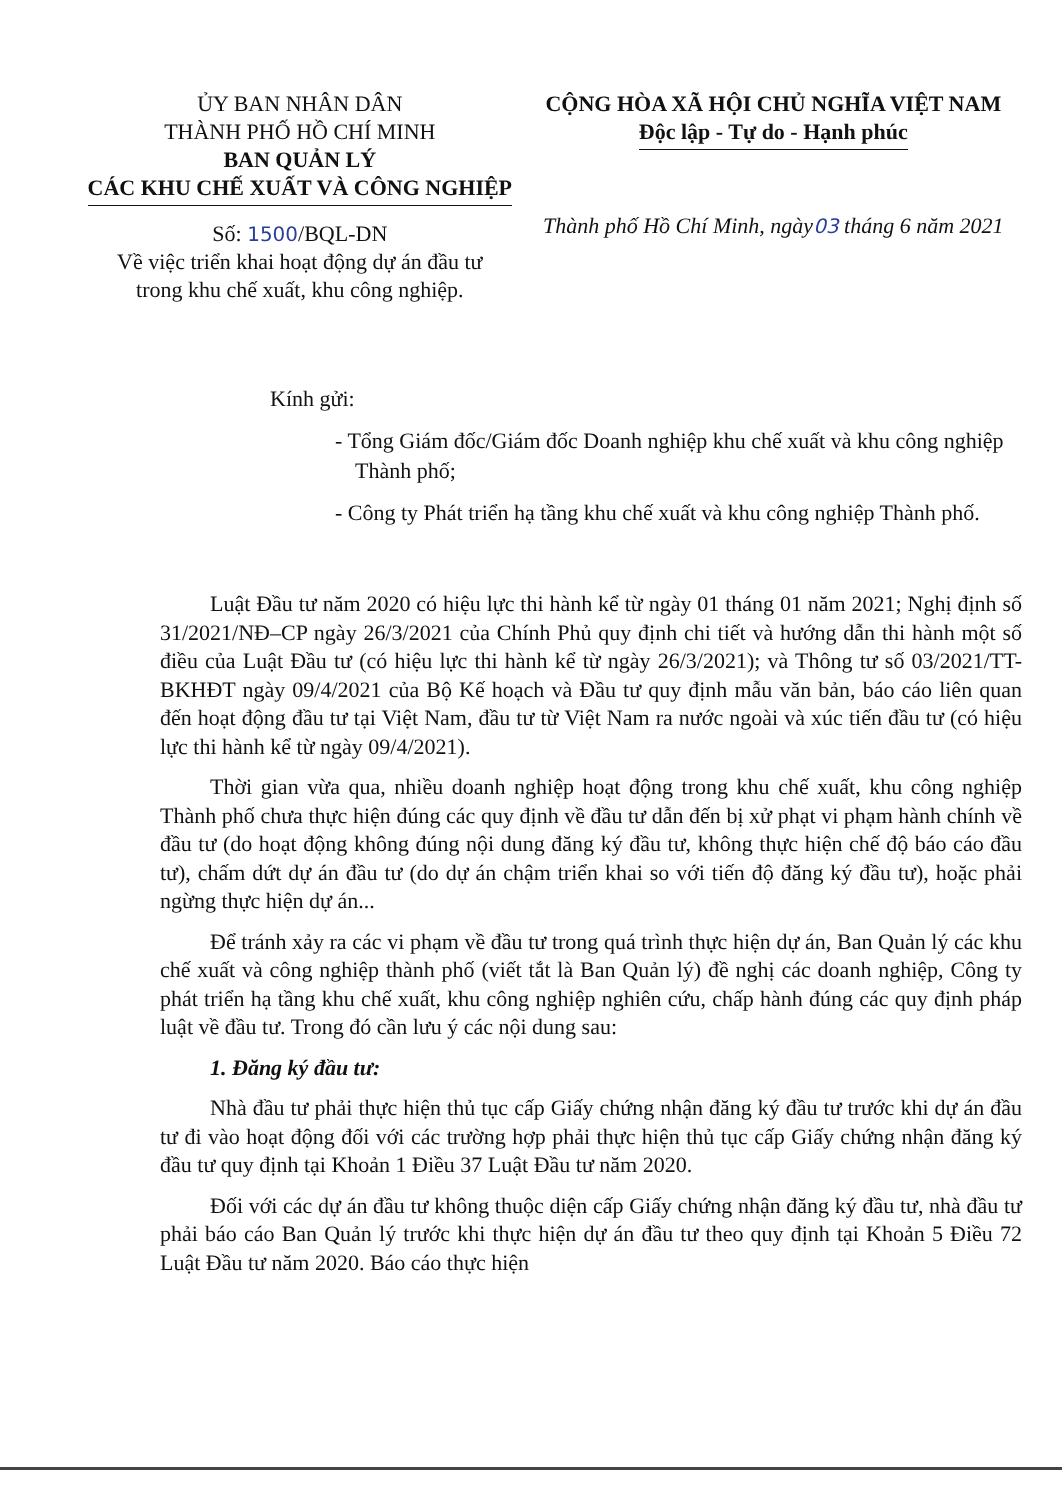ỦY BAN NHÂN DÂN
THÀNH PHỐ HỒ CHÍ MINH
BAN QUẢN LÝ
CÁC KHU CHẾ XUẤT VÀ CÔNG NGHIỆP
Số: 1500/BQL-DN
Về việc triển khai hoạt động dự án đầu tư
trong khu chế xuất, khu công nghiệp.
CỘNG HÒA XÃ HỘI CHỦ NGHĨA VIỆT NAM
Độc lập - Tự do - Hạnh phúc
Thành phố Hồ Chí Minh, ngày03 tháng 6 năm 2021
Kính gửi:
- Tổng Giám đốc/Giám đốc Doanh nghiệp khu chế xuất và khu công nghiệp Thành phố;
- Công ty Phát triển hạ tầng khu chế xuất và khu công nghiệp Thành phố.
Luật Đầu tư năm 2020 có hiệu lực thi hành kể từ ngày 01 tháng 01 năm 2021; Nghị định số 31/2021/NĐ–CP ngày 26/3/2021 của Chính Phủ quy định chi tiết và hướng dẫn thi hành một số điều của Luật Đầu tư (có hiệu lực thi hành kể từ ngày 26/3/2021); và Thông tư số 03/2021/TT-BKHĐT ngày 09/4/2021 của Bộ Kế hoạch và Đầu tư quy định mẫu văn bản, báo cáo liên quan đến hoạt động đầu tư tại Việt Nam, đầu tư từ Việt Nam ra nước ngoài và xúc tiến đầu tư (có hiệu lực thi hành kể từ ngày 09/4/2021).
Thời gian vừa qua, nhiều doanh nghiệp hoạt động trong khu chế xuất, khu công nghiệp Thành phố chưa thực hiện đúng các quy định về đầu tư dẫn đến bị xử phạt vi phạm hành chính về đầu tư (do hoạt động không đúng nội dung đăng ký đầu tư, không thực hiện chế độ báo cáo đầu tư), chấm dứt dự án đầu tư (do dự án chậm triển khai so với tiến độ đăng ký đầu tư), hoặc phải ngừng thực hiện dự án...
Để tránh xảy ra các vi phạm về đầu tư trong quá trình thực hiện dự án, Ban Quản lý các khu chế xuất và công nghiệp thành phố (viết tắt là Ban Quản lý) đề nghị các doanh nghiệp, Công ty phát triển hạ tầng khu chế xuất, khu công nghiệp nghiên cứu, chấp hành đúng các quy định pháp luật về đầu tư. Trong đó cần lưu ý các nội dung sau:
1. Đăng ký đầu tư:
Nhà đầu tư phải thực hiện thủ tục cấp Giấy chứng nhận đăng ký đầu tư trước khi dự án đầu tư đi vào hoạt động đối với các trường hợp phải thực hiện thủ tục cấp Giấy chứng nhận đăng ký đầu tư quy định tại Khoản 1 Điều 37 Luật Đầu tư năm 2020.
Đối với các dự án đầu tư không thuộc diện cấp Giấy chứng nhận đăng ký đầu tư, nhà đầu tư phải báo cáo Ban Quản lý trước khi thực hiện dự án đầu tư theo quy định tại Khoản 5 Điều 72 Luật Đầu tư năm 2020. Báo cáo thực hiện